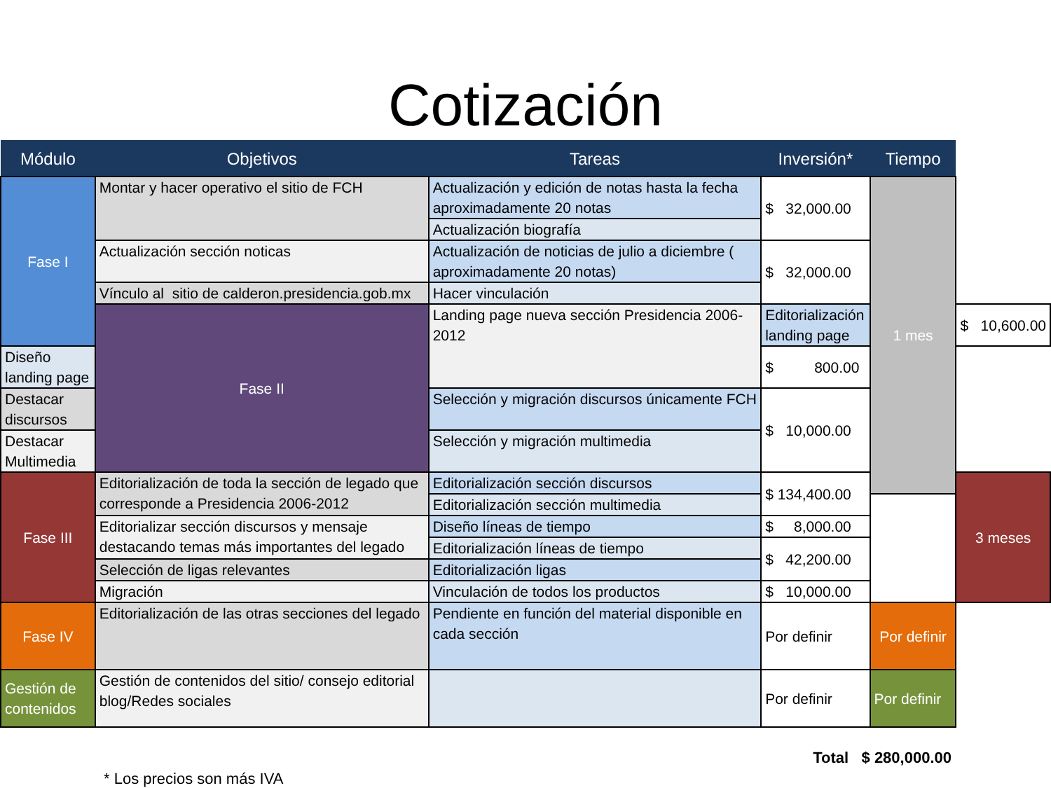Cotización
| Módulo | Objetivos | Tareas | Inversión* | Tiempo | |
| --- | --- | --- | --- | --- | --- |
| Fase I | Montar y hacer operativo el sitio de FCH | Actualización y edición de notas hasta la fecha aproximadamente 20 notas | $ 32,000.00 | 1 mes | |
| | | Actualización biografía | | | |
| | Actualización sección noticas | Actualización de noticias de julio a diciembre ( aproximadamente 20 notas) | $ 32,000.00 | | |
| | Vínculo al sitio de calderon.presidencia.gob.mx | Hacer vinculación | | | |
| | Fase II | Landing page nueva sección Presidencia 2006-2012 | Editorialización landing page | | $ 10,600.00 |
| Diseño landing page | | | $ 800.00 | | |
| Destacar discursos | | Selección y migración discursos únicamente FCH | $ 10,000.00 | | |
| Destacar Multimedia | | Selección y migración multimedia | | | |
| Fase III | Editorialización de toda la sección de legado que corresponde a Presidencia 2006-2012 | Editorialización sección discursos | $ 134,400.00 | | 3 meses |
| | | Editorialización sección multimedia | | | |
| | Editorializar sección discursos y mensaje destacando temas más importantes del legado | Diseño líneas de tiempo | $ 8,000.00 | | |
| | | Editorialización líneas de tiempo | $ 42,200.00 | | |
| | Selección de ligas relevantes | Editorialización ligas | | | |
| | Migración | Vinculación de todos los productos | $ 10,000.00 | | |
| Fase IV | Editorialización de las otras secciones del legado | Pendiente en función del material disponible en cada sección | Por definir | Por definir | |
| Gestión de contenidos | Gestión de contenidos del sitio/ consejo editorial blog/Redes sociales | | Por definir | Por definir | |
* Los precios son más IVA Total $ 280,000.00